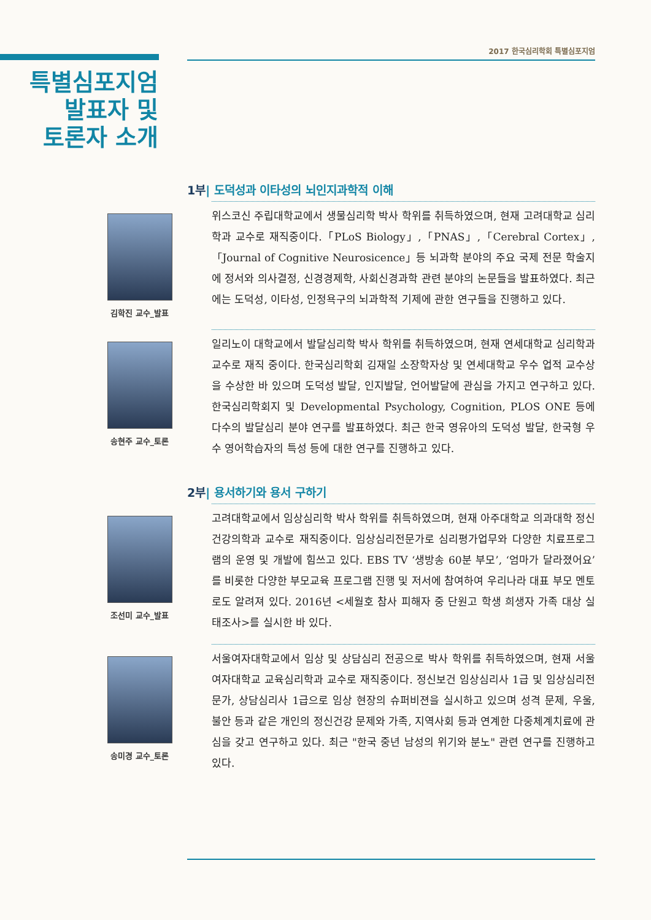2017 한국심리학회 특별심포지엄
특별심포지엄
발표자 및
토론자 소개
1부| 도덕성과 이타성의 뇌인지과학적 이해
김학진 교수_발표
위스코신 주립대학교에서 생물심리학 박사 학위를 취득하였으며, 현재 고려대학교 심리학과 교수로 재직중이다.「PLoS Biology」,「PNAS」,「Cerebral Cortex」,「Journal of Cognitive Neurosicence」등 뇌과학 분야의 주요 국제 전문 학술지에 정서와 의사결정, 신경경제학, 사회신경과학 관련 분야의 논문들을 발표하였다. 최근에는 도덕성, 이타성, 인정욕구의 뇌과학적 기제에 관한 연구들을 진행하고 있다.
송현주 교수_토론
일리노이 대학교에서 발달심리학 박사 학위를 취득하였으며, 현재 연세대학교 심리학과 교수로 재직 중이다. 한국심리학회 김재일 소장학자상 및 연세대학교 우수 업적 교수상을 수상한 바 있으며 도덕성 발달, 인지발달, 언어발달에 관심을 가지고 연구하고 있다. 한국심리학회지 및 Developmental Psychology, Cognition, PLOS ONE 등에 다수의 발달심리 분야 연구를 발표하였다. 최근 한국 영유아의 도덕성 발달, 한국형 우수 영어학습자의 특성 등에 대한 연구를 진행하고 있다.
2부| 용서하기와 용서 구하기
조선미 교수_발표
고려대학교에서 임상심리학 박사 학위를 취득하였으며, 현재 아주대학교 의과대학 정신건강의학과 교수로 재직중이다. 임상심리전문가로 심리평가업무와 다양한 치료프로그램의 운영 및 개발에 힘쓰고 있다. EBS TV ‘생방송 60분 부모’, ‘엄마가 달라졌어요’를 비롯한 다양한 부모교육 프로그램 진행 및 저서에 참여하여 우리나라 대표 부모 멘토로도 알려져 있다. 2016년 <세월호 참사 피해자 중 단원고 학생 희생자 가족 대상 실태조사>를 실시한 바 있다.
송미경 교수_토론
서울여자대학교에서 임상 및 상담심리 전공으로 박사 학위를 취득하였으며, 현재 서울여자대학교 교육심리학과 교수로 재직중이다. 정신보건 임상심리사 1급 및 임상심리전문가, 상담심리사 1급으로 임상 현장의 슈퍼비젼을 실시하고 있으며 성격 문제, 우울, 불안 등과 같은 개인의 정신건강 문제와 가족, 지역사회 등과 연계한 다중체계치료에 관심을 갖고 연구하고 있다. 최근 "한국 중년 남성의 위기와 분노" 관련 연구를 진행하고 있다.